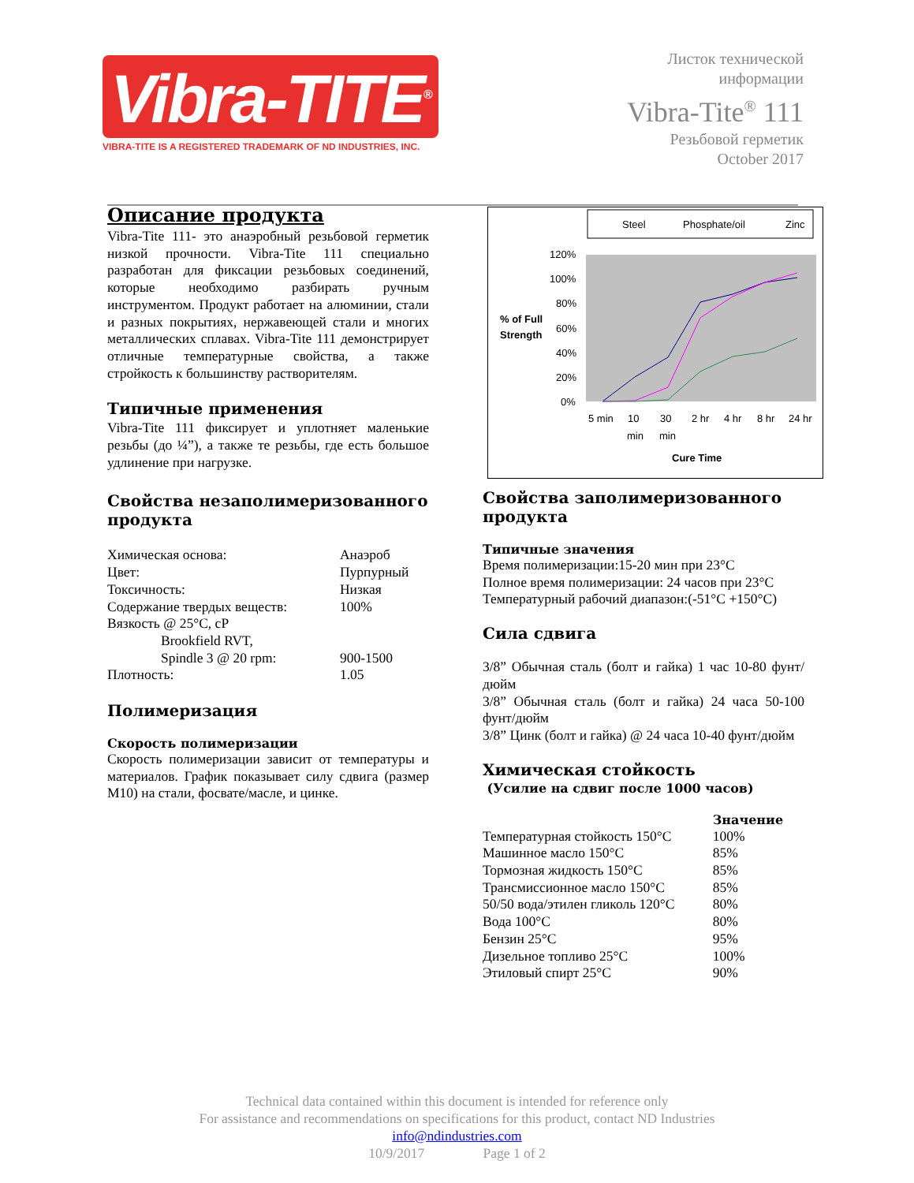Vibra-TITE<sup>®</sup>
VIBRA-TITE IS A REGISTERED TRADEMARK OF ND INDUSTRIES, INC.
Листок технической
информации
Vibra-Tite<sup>®</sup> 111
Резьбовой герметик
October 2017
Описание продукта
Vibra-Tite 111- это анаэробный резьбовой герметик низкой прочности. Vibra-Tite 111 специально разработан для фиксации резьбовых соединений, которые необходимо разбирать ручным инструментом. Продукт работает на алюминии, стали и разных покрытиях, нержавеющей стали и многих металлических сплавах. Vibra-Tite 111 демонстрирует отличные температурные свойства, а также стройкость к большинству растворителям.
Типичные применения
Vibra-Tite 111 фиксирует и уплотняет маленькие резьбы (до ¼”), а также те резьбы, где есть большое удлинение при нагрузке.
Свойства незаполимеризованного продукта
| Химическая основа: | Анаэроб |
| Цвет: | Пурпурный |
| Токсичность: | Низкая |
| Содержание твердых веществ: | 100% |
| Вязкость @ 25°C, cP | |
| Brookfield RVT, | |
| Spindle 3 @ 20 rpm: | 900-1500 |
| Плотность: | 1.05 |
Полимеризация
Скорость полимеризации
Скорость полимеризации зависит от температуры и материалов. График показывает силу сдвига (размер M10) на стали, фосвате/масле, и цинке.
Steel
Phosphate/oil
Zinc
120%
100%
80%
60%
40%
20%
0%
5 min
10
30
2 hr
4 hr
8 hr
24 hr
min
min
% of Full
Strength
Cure Time
Свойства заполимеризованного продукта
Типичные значения
Время полимеризации:15-20 мин при 23°C
Полное время полимеризации: 24 часов при 23°C
Температурный рабочий диапазон:(-51°C +150°C)
Сила сдвига
3/8” Обычная сталь (болт и гайка) 1 час 10-80 фунт/дюйм
3/8” Обычная сталь (болт и гайка) 24 часа 50-100 фунт/дюйм
3/8” Цинк (болт и гайка) @ 24 часа 10-40 фунт/дюйм
Химическая стойкость
(Усилие на сдвиг после 1000 часов)
| | Значение |
| --- | --- |
| Температурная стойкость 150°C | 100% |
| Машинное масло 150°C | 85% |
| Тормозная жидкость 150°C | 85% |
| Трансмиссионное масло 150°C | 85% |
| 50/50 вода/этилен гликоль 120°C | 80% |
| Вода 100°C | 80% |
| Бензин 25°C | 95% |
| Дизельное топливо 25°C | 100% |
| Этиловый спирт 25°C | 90% |
Technical data contained within this document is intended for reference only
For assistance and recommendations on specifications for this product, contact ND Industries
info@ndindustries.com
10/9/2017 Page 1 of 2